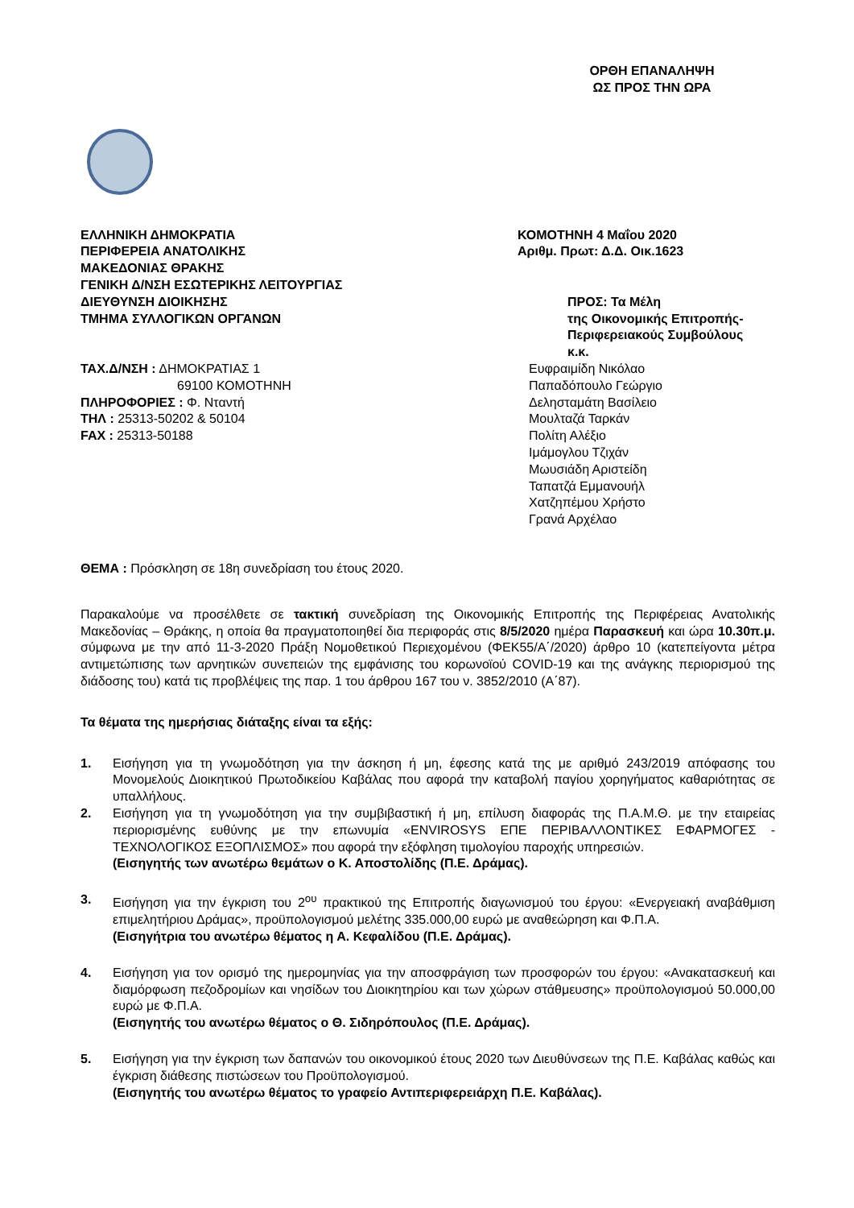ΟΡΘΗ ΕΠΑΝΑΛΗΨΗ
ΩΣ ΠΡΟΣ ΤΗΝ ΩΡΑ
ΕΛΛΗΝΙΚΗ ΔΗΜΟΚΡΑΤΙΑ
ΠΕΡΙΦΕΡΕΙΑ ΑΝΑΤΟΛΙΚΗΣ
ΜΑΚΕΔΟΝΙΑΣ ΘΡΑΚΗΣ
ΓΕΝΙΚΗ Δ/ΝΣΗ ΕΣΩΤΕΡΙΚΗΣ ΛΕΙΤΟΥΡΓΙΑΣ
ΔΙΕΥΘΥΝΣΗ ΔΙΟΙΚΗΣΗΣ
ΤΜΗΜΑ ΣΥΛΛΟΓΙΚΩΝ ΟΡΓΑΝΩΝ
ΚΟΜΟΤΗΝΗ 4 Μαΐου 2020
Αριθμ. Πρωτ: Δ.Δ. Οικ.1623
ΠΡΟΣ: Τα Μέλη
της Οικονομικής Επιτροπής-
Περιφερειακούς Συμβούλους
κ.κ.
ΤΑΧ.Δ/ΝΣΗ : ΔΗΜΟΚΡΑΤΙΑΣ 1
69100 ΚΟΜΟΤΗΝΗ
ΠΛΗΡΟΦΟΡΙΕΣ : Φ. Νταντή
ΤΗΛ : 25313-50202 & 50104
FAX : 25313-50188
Ευφραιμίδη Νικόλαο
Παπαδόπουλο Γεώργιο
Δελησταμάτη Βασίλειο
Μουλταζά Ταρκάν
Πολίτη Αλέξιο
Ιμάμογλου Τζιχάν
Μωυσιάδη Αριστείδη
Ταπατζά Εμμανουήλ
Χατζηπέμου Χρήστο
Γρανά Αρχέλαο
ΘΕΜΑ : Πρόσκληση σε 18η συνεδρίαση του έτους 2020.
Παρακαλούμε να προσέλθετε σε τακτική συνεδρίαση της Οικονομικής Επιτροπής της Περιφέρειας Ανατολικής Μακεδονίας – Θράκης, η οποία θα πραγματοποιηθεί δια περιφοράς στις 8/5/2020 ημέρα Παρασκευή και ώρα 10.30π.μ. σύμφωνα με την από 11-3-2020 Πράξη Νομοθετικού Περιεχομένου (ΦΕΚ55/Α΄/2020) άρθρο 10 (κατεπείγοντα μέτρα αντιμετώπισης των αρνητικών συνεπειών της εμφάνισης του κορωνοϊού COVID-19 και της ανάγκης περιορισμού της διάδοσης του) κατά τις προβλέψεις της παρ. 1 του άρθρου 167 του ν. 3852/2010 (Α΄87).
Τα θέματα της ημερήσιας διάταξης είναι τα εξής:
1. Εισήγηση για τη γνωμοδότηση για την άσκηση ή μη, έφεσης κατά της με αριθμό 243/2019 απόφασης του Μονομελούς Διοικητικού Πρωτοδικείου Καβάλας που αφορά την καταβολή παγίου χορηγήματος καθαριότητας σε υπαλλήλους.
2. Εισήγηση για τη γνωμοδότηση για την συμβιβαστική ή μη, επίλυση διαφοράς της Π.Α.Μ.Θ. με την εταιρείας περιορισμένης ευθύνης με την επωνυμία «ENVIROSYS ΕΠΕ ΠΕΡΙΒΑΛΛΟΝΤΙΚΕΣ ΕΦΑΡΜΟΓΕΣ - ΤΕΧΝΟΛΟΓΙΚΟΣ ΕΞΟΠΛΙΣΜΟΣ» που αφορά την εξόφληση τιμολογίου παροχής υπηρεσιών.
(Εισηγητής των ανωτέρω θεμάτων ο Κ. Αποστολίδης (Π.Ε. Δράμας).
3. Εισήγηση για την έγκριση του 2<sup>ου</sup> πρακτικού της Επιτροπής διαγωνισμού του έργου: «Ενεργειακή αναβάθμιση επιμελητήριου Δράμας», προϋπολογισμού μελέτης 335.000,00 ευρώ με αναθεώρηση και Φ.Π.Α.
(Εισηγήτρια του ανωτέρω θέματος η Α. Κεφαλίδου (Π.Ε. Δράμας).
4. Εισήγηση για τον ορισμό της ημερομηνίας για την αποσφράγιση των προσφορών του έργου: «Ανακατασκευή και διαμόρφωση πεζοδρομίων και νησίδων του Διοικητηρίου και των χώρων στάθμευσης» προϋπολογισμού 50.000,00 ευρώ με Φ.Π.Α.
(Εισηγητής του ανωτέρω θέματος ο Θ. Σιδηρόπουλος (Π.Ε. Δράμας).
5. Εισήγηση για την έγκριση των δαπανών του οικονομικού έτους 2020 των Διευθύνσεων της Π.Ε. Καβάλας καθώς και έγκριση διάθεσης πιστώσεων του Προϋπολογισμού.
(Εισηγητής του ανωτέρω θέματος το γραφείο Αντιπεριφερειάρχη Π.Ε. Καβάλας).